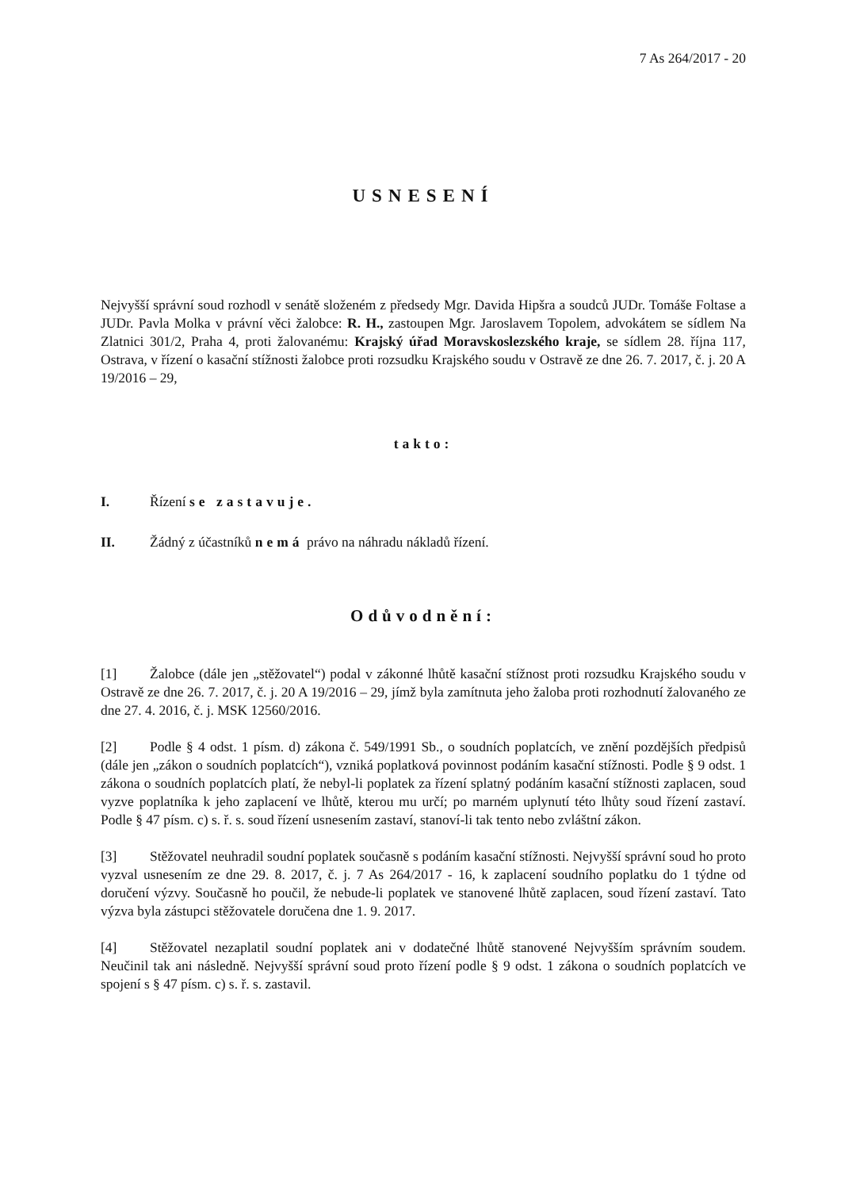7 As 264/2017 - 20
USNESENÍ
Nejvyšší správní soud rozhodl v senátě složeném z předsedy Mgr. Davida Hipšra a soudců JUDr. Tomáše Foltase a JUDr. Pavla Molka v právní věci žalobce: R. H., zastoupen Mgr. Jaroslavem Topolem, advokátem se sídlem Na Zlatnici 301/2, Praha 4, proti žalovanému: Krajský úřad Moravskoslezského kraje, se sídlem 28. října 117, Ostrava, v řízení o kasační stížnosti žalobce proti rozsudku Krajského soudu v Ostravě ze dne 26. 7. 2017, č. j. 20 A 19/2016 – 29,
takto:
I. Řízení se zastavuje.
II. Žádný z účastníků nemá právo na náhradu nákladů řízení.
Odůvodnění:
[1] Žalobce (dále jen „stěžovatel“) podal v zákonné lhůtě kasační stížnost proti rozsudku Krajského soudu v Ostravě ze dne 26. 7. 2017, č. j. 20 A 19/2016 – 29, jímž byla zamítnuta jeho žaloba proti rozhodnutí žalovaného ze dne 27. 4. 2016, č. j. MSK 12560/2016.
[2] Podle § 4 odst. 1 písm. d) zákona č. 549/1991 Sb., o soudních poplatcích, ve znění pozdějších předpisů (dále jen „zákon o soudních poplatcích“), vzniká poplatková povinnost podáním kasační stížnosti. Podle § 9 odst. 1 zákona o soudních poplatcích platí, že nebyl-li poplatek za řízení splatný podáním kasační stížnosti zaplacen, soud vyzve poplatníka k jeho zaplacení ve lhůtě, kterou mu určí; po marném uplynutí této lhůty soud řízení zastaví. Podle § 47 písm. c) s. ř. s. soud řízení usnesením zastaví, stanoví-li tak tento nebo zvláštní zákon.
[3] Stěžovatel neuhradil soudní poplatek současně s podáním kasační stížnosti. Nejvyšší správní soud ho proto vyzval usnesením ze dne 29. 8. 2017, č. j. 7 As 264/2017 - 16, k zaplacení soudního poplatku do 1 týdne od doručení výzvy. Současně ho poučil, že nebude-li poplatek ve stanovené lhůtě zaplacen, soud řízení zastaví. Tato výzva byla zástupci stěžovatele doručena dne 1. 9. 2017.
[4] Stěžovatel nezaplatil soudní poplatek ani v dodatečné lhůtě stanovené Nejvyšším správním soudem. Neučinil tak ani následně. Nejvyšší správní soud proto řízení podle § 9 odst. 1 zákona o soudních poplatcích ve spojení s § 47 písm. c) s. ř. s. zastavil.